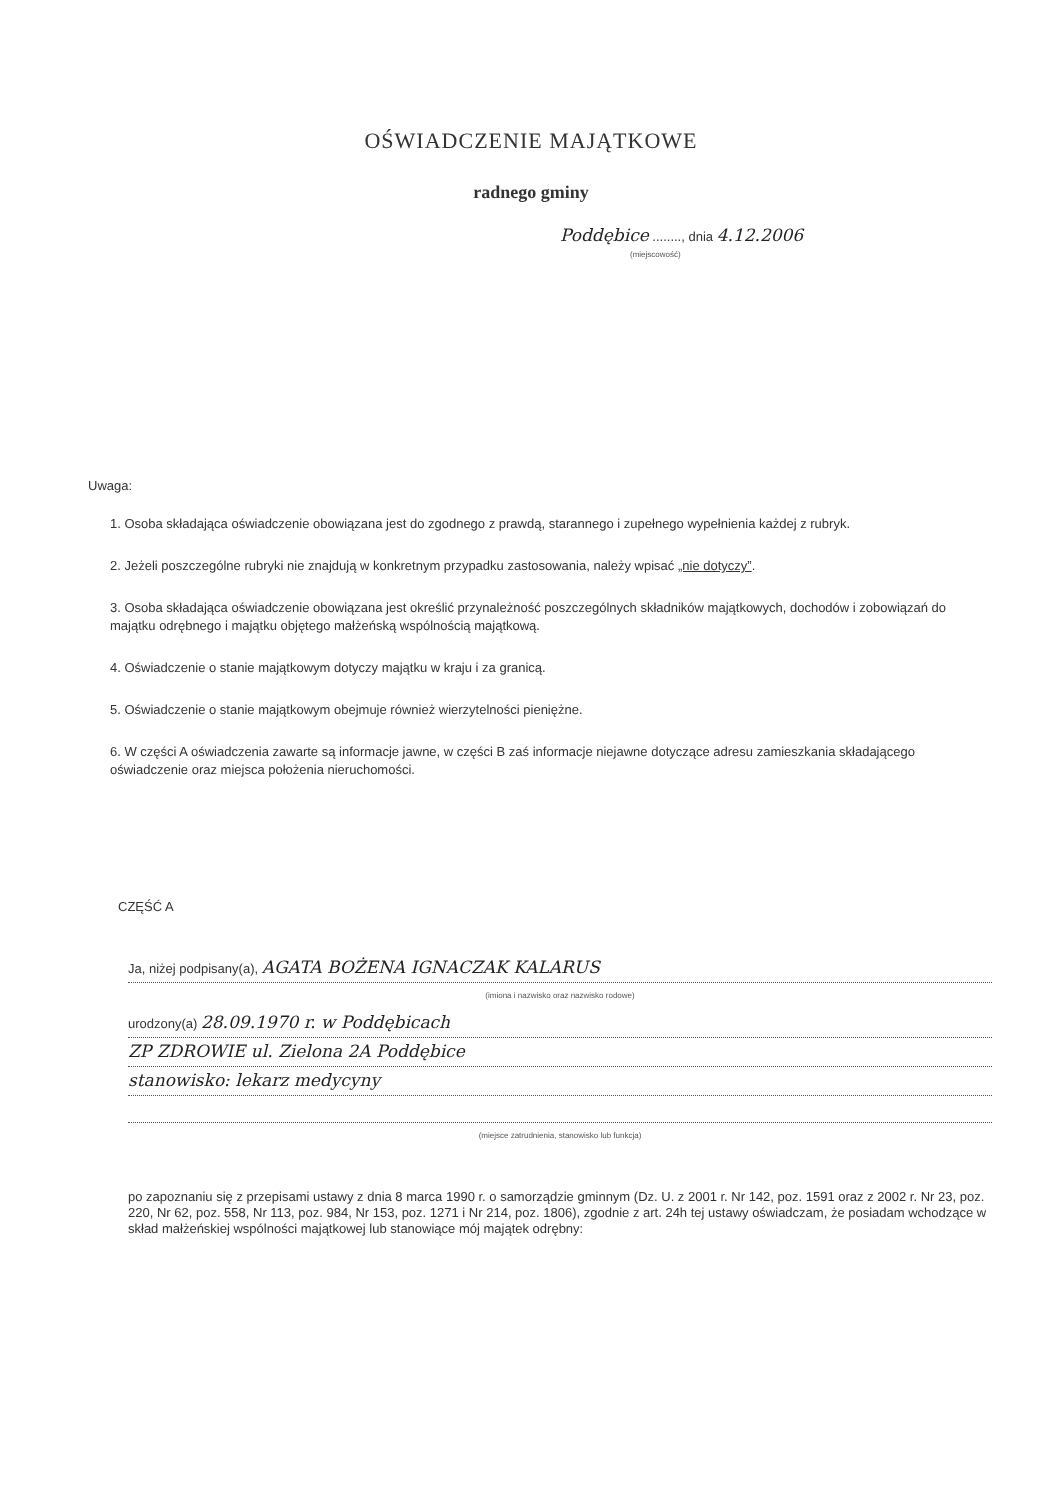OŚWIADCZENIE MAJĄTKOWE
radnego gminy
Poddębice ........, dnia 4.12.2006
(miejscowość)
Uwaga:
1. Osoba składająca oświadczenie obowiązana jest do zgodnego z prawdą, starannego i zupełnego wypełnienia każdej z rubryk.
2. Jeżeli poszczególne rubryki nie znajdują w konkretnym przypadku zastosowania, należy wpisać „nie dotyczy”.
3. Osoba składająca oświadczenie obowiązana jest określić przynależność poszczególnych składników majątkowych, dochodów i zobowiązań do majątku odrębnego i majątku objętego małżeńską wspólnością majątkową.
4. Oświadczenie o stanie majątkowym dotyczy majątku w kraju i za granicą.
5. Oświadczenie o stanie majątkowym obejmuje również wierzytelności pieniężne.
6. W części A oświadczenia zawarte są informacje jawne, w części B zaś informacje niejawne dotyczące adresu zamieszkania składającego oświadczenie oraz miejsca położenia nieruchomości.
CZĘŚĆ A
Ja, niżej podpisany(a), AGATA BOŻENA IGNACZAK KALARUS
(imiona i nazwisko oraz nazwisko rodowe)
urodzony(a) 28.09.1970 r. w Poddębicach
ZP ZDROWIE ul. Zielona 2A Poddębice
stanowisko: lekarz medycyny
(miejsce zatrudnienia, stanowisko lub funkcja)
po zapoznaniu się z przepisami ustawy z dnia 8 marca 1990 r. o samorządzie gminnym (Dz. U. z 2001 r. Nr 142, poz. 1591 oraz z 2002 r. Nr 23, poz. 220, Nr 62, poz. 558, Nr 113, poz. 984, Nr 153, poz. 1271 i Nr 214, poz. 1806), zgodnie z art. 24h tej ustawy oświadczam, że posiadam wchodzące w skład małżeńskiej wspólności majątkowej lub stanowiące mój majątek odrębny: